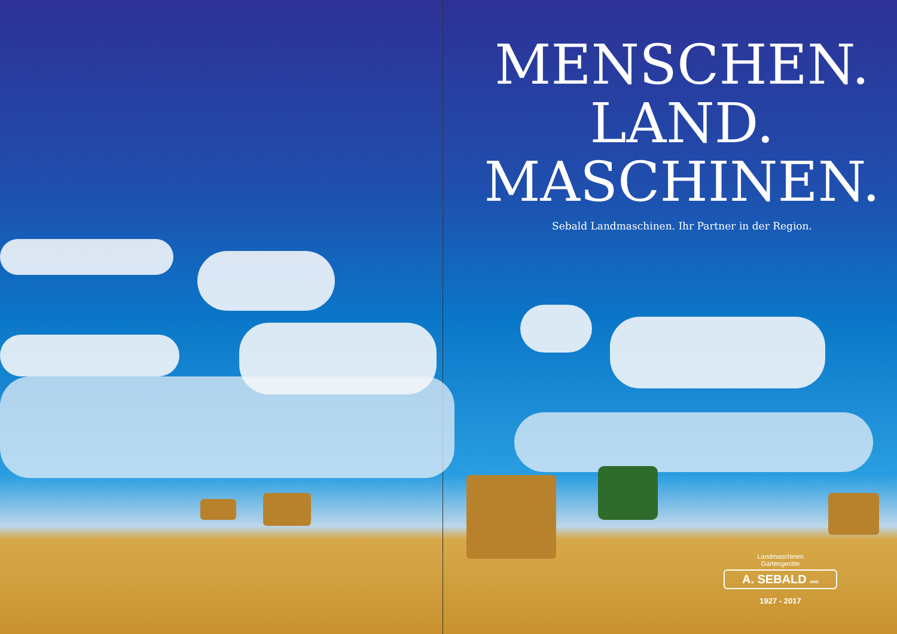MENSCHEN.
LAND.
MASCHINEN.
Sebald Landmaschinen. Ihr Partner in der Region.
Landmaschinen
Gartengeräte
A. SEBALD oHG
1927 - 2017